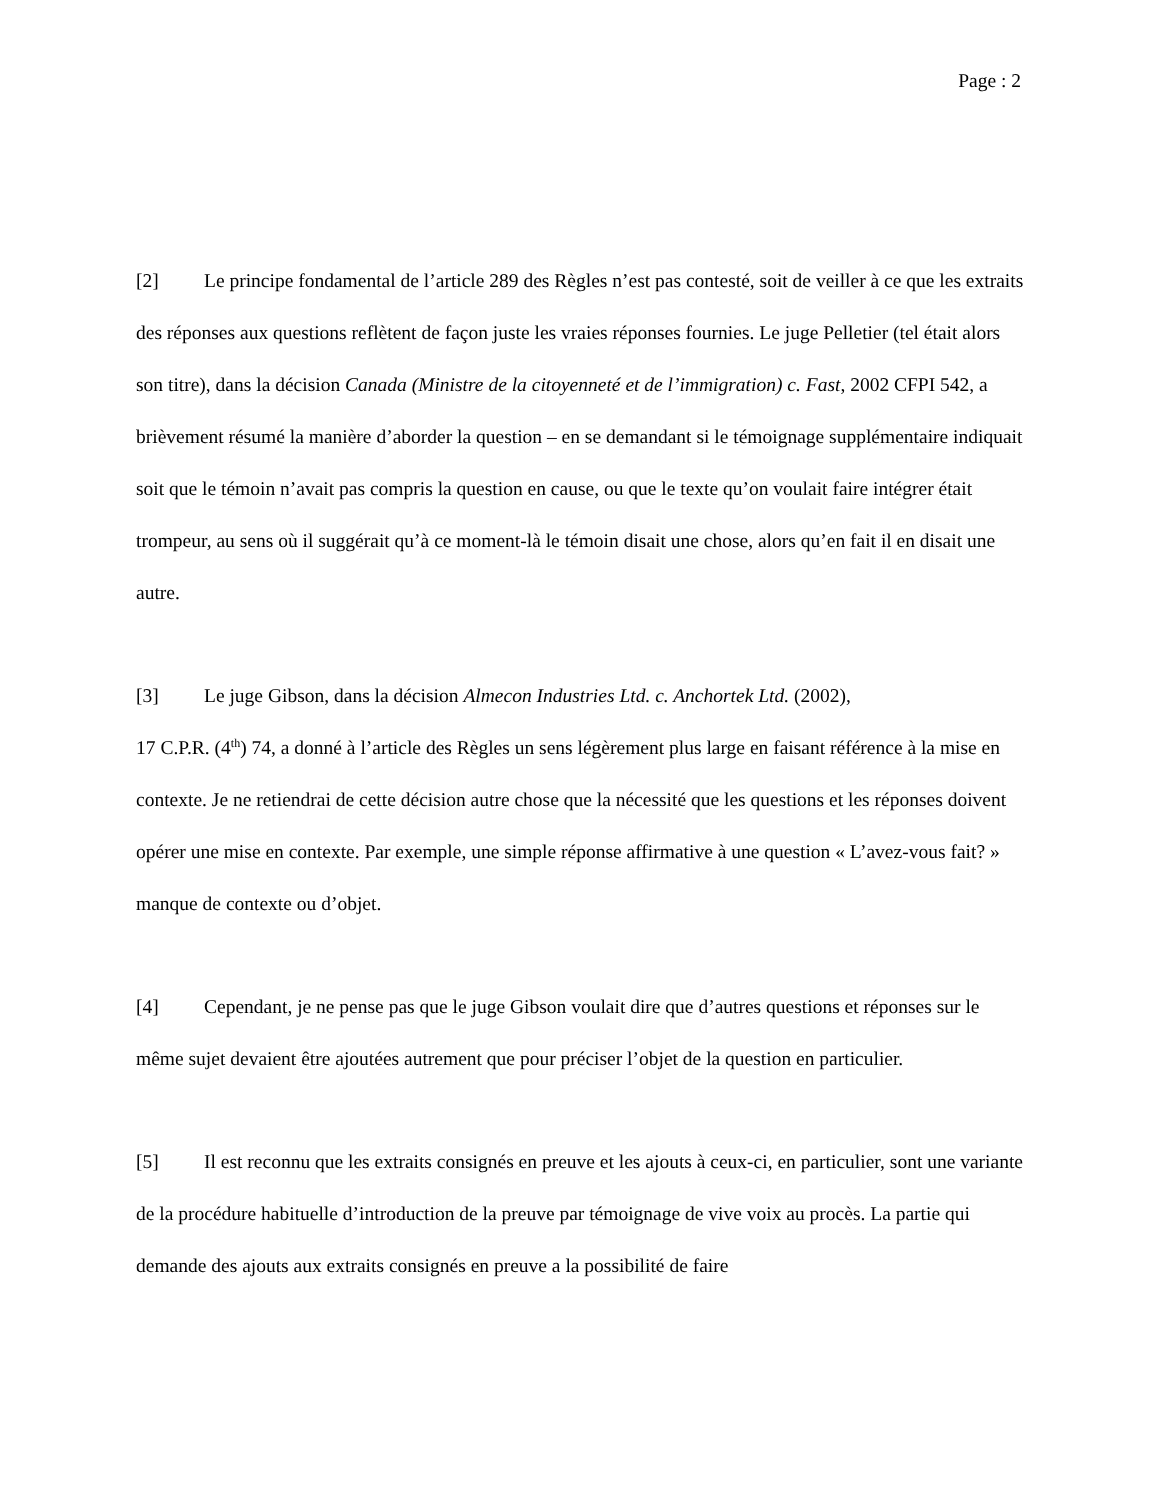Page : 2
[2] Le principe fondamental de l’article 289 des Règles n’est pas contesté, soit de veiller à ce que les extraits des réponses aux questions reflètent de façon juste les vraies réponses fournies. Le juge Pelletier (tel était alors son titre), dans la décision Canada (Ministre de la citoyenneté et de l’immigration) c. Fast, 2002 CFPI 542, a brièvement résumé la manière d’aborder la question – en se demandant si le témoignage supplémentaire indiquait soit que le témoin n’avait pas compris la question en cause, ou que le texte qu’on voulait faire intégrer était trompeur, au sens où il suggérait qu’à ce moment-là le témoin disait une chose, alors qu’en fait il en disait une autre.
[3] Le juge Gibson, dans la décision Almecon Industries Ltd. c. Anchortek Ltd. (2002),
17 C.P.R. (4<sup>th</sup>) 74, a donné à l’article des Règles un sens légèrement plus large en faisant référence à la mise en contexte. Je ne retiendrai de cette décision autre chose que la nécessité que les questions et les réponses doivent opérer une mise en contexte. Par exemple, une simple réponse affirmative à une question « L’avez-vous fait? » manque de contexte ou d’objet.
[4] Cependant, je ne pense pas que le juge Gibson voulait dire que d’autres questions et réponses sur le même sujet devaient être ajoutées autrement que pour préciser l’objet de la question en particulier.
[5] Il est reconnu que les extraits consignés en preuve et les ajouts à ceux-ci, en particulier, sont une variante de la procédure habituelle d’introduction de la preuve par témoignage de vive voix au procès. La partie qui demande des ajouts aux extraits consignés en preuve a la possibilité de faire